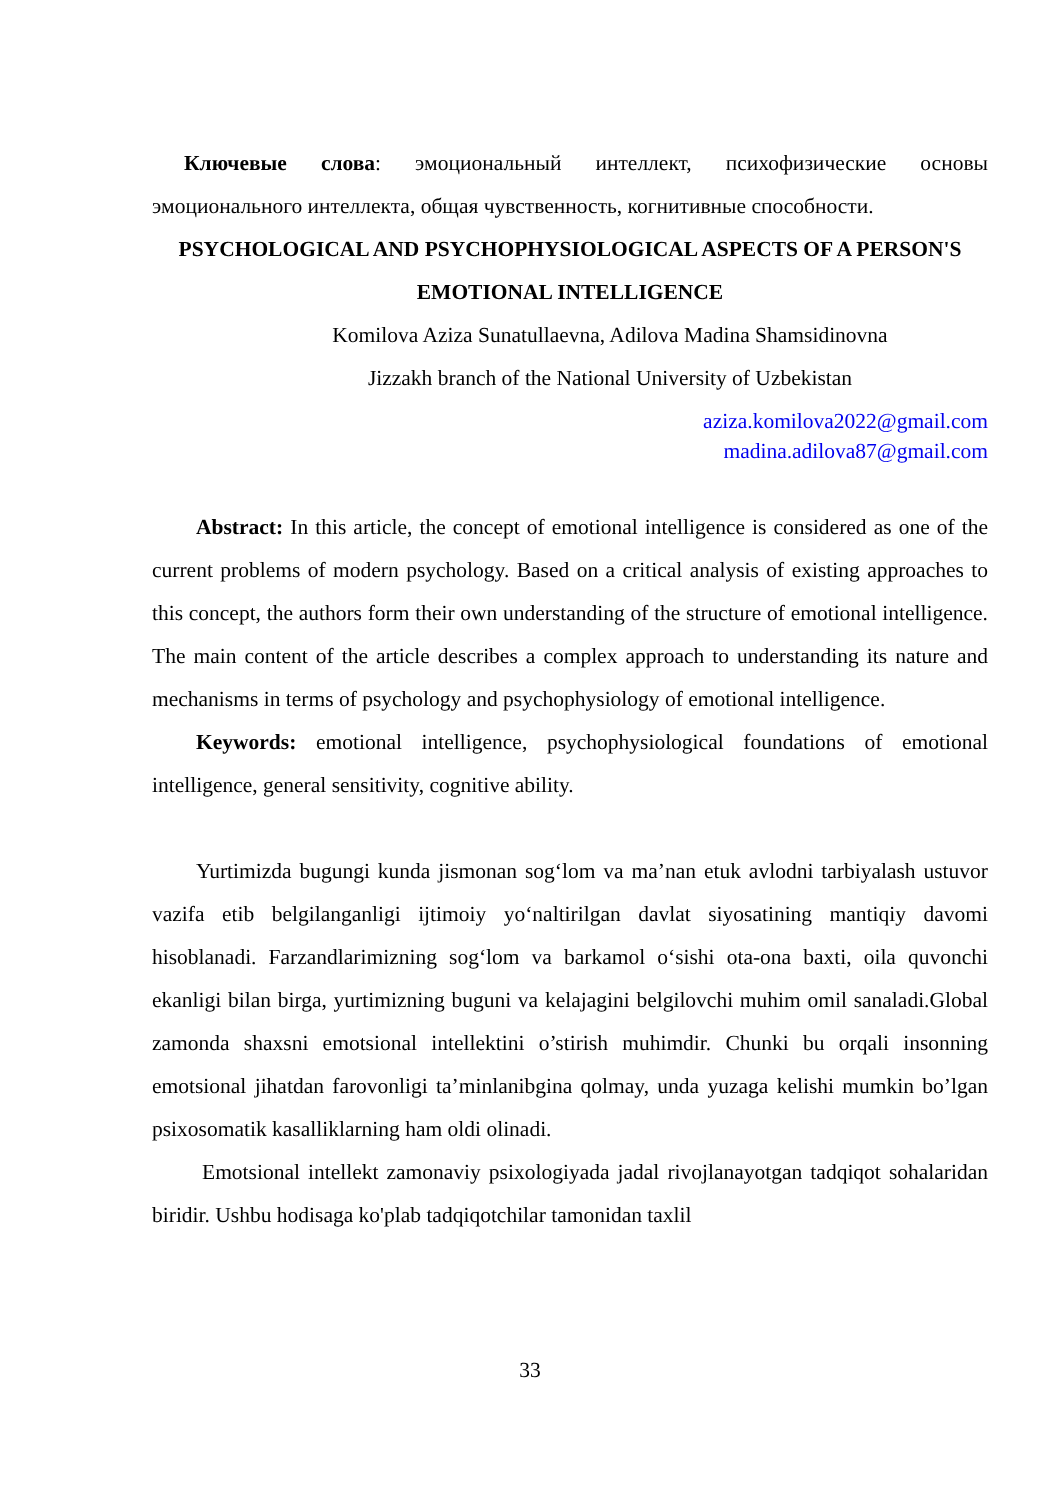Ключевые слова: эмоциональный интеллект, психофизические основы эмоционального интеллекта, общая чувственность, когнитивные способности.
PSYCHOLOGICAL AND PSYCHOPHYSIOLOGICAL ASPECTS OF A PERSON'S EMOTIONAL INTELLIGENCE
Komilova Aziza Sunatullaevna, Adilova Madina Shamsidinovna
Jizzakh branch of the National University of Uzbekistan
aziza.komilova2022@gmail.com
madina.adilova87@gmail.com
Abstract: In this article, the concept of emotional intelligence is considered as one of the current problems of modern psychology. Based on a critical analysis of existing approaches to this concept, the authors form their own understanding of the structure of emotional intelligence. The main content of the article describes a complex approach to understanding its nature and mechanisms in terms of psychology and psychophysiology of emotional intelligence.
Keywords: emotional intelligence, psychophysiological foundations of emotional intelligence, general sensitivity, cognitive ability.
Yurtimizda bugungi kunda jismonan sog‘lom va ma’nan etuk avlodni tarbiyalash ustuvor vazifa etib belgilanganligi ijtimoiy yo‘naltirilgan davlat siyosatining mantiqiy davomi hisoblanadi. Farzandlarimizning sog‘lom va barkamol o‘sishi ota-ona baxti, oila quvonchi ekanligi bilan birga, yurtimizning buguni va kelajagini belgilovchi muhim omil sanaladi.Global zamonda shaxsni emotsional intellektini o’stirish muhimdir. Chunki bu orqali insonning emotsional jihatdan farovonligi ta’minlanibgina qolmay, unda yuzaga kelishi mumkin bo’lgan psixosomatik kasalliklarning ham oldi olinadi.
Emotsional intellekt zamonaviy psixologiyada jadal rivojlanayotgan tadqiqot sohalaridan biridir. Ushbu hodisaga ko'plab tadqiqotchilar tamonidan taxlil
33